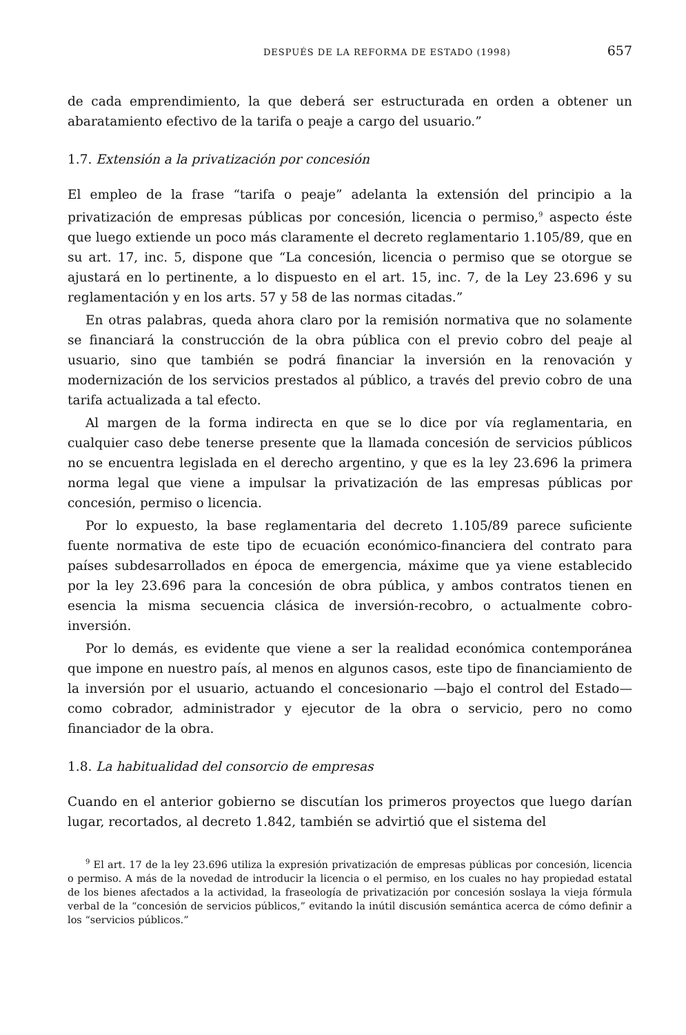DESPUÉS DE LA REFORMA DE ESTADO (1998) 657
de cada emprendimiento, la que deberá ser estructurada en orden a obtener un abaratamiento efectivo de la tarifa o peaje a cargo del usuario.”
1.7. Extensión a la privatización por concesión
El empleo de la frase “tarifa o peaje” adelanta la extensión del principio a la privatización de empresas públicas por concesión, licencia o permiso,<sup>9</sup> aspecto éste que luego extiende un poco más claramente el decreto reglamentario 1.105/89, que en su art. 17, inc. 5, dispone que “La concesión, licencia o permiso que se otorgue se ajustará en lo pertinente, a lo dispuesto en el art. 15, inc. 7, de la Ley 23.696 y su reglamentación y en los arts. 57 y 58 de las normas citadas.”
En otras palabras, queda ahora claro por la remisión normativa que no solamente se financiará la construcción de la obra pública con el previo cobro del peaje al usuario, sino que también se podrá financiar la inversión en la renovación y modernización de los servicios prestados al público, a través del previo cobro de una tarifa actualizada a tal efecto.
Al margen de la forma indirecta en que se lo dice por vía reglamentaria, en cualquier caso debe tenerse presente que la llamada concesión de servicios públicos no se encuentra legislada en el derecho argentino, y que es la ley 23.696 la primera norma legal que viene a impulsar la privatización de las empresas públicas por concesión, permiso o licencia.
Por lo expuesto, la base reglamentaria del decreto 1.105/89 parece suficiente fuente normativa de este tipo de ecuación económico-financiera del contrato para países subdesarrollados en época de emergencia, máxime que ya viene establecido por la ley 23.696 para la concesión de obra pública, y ambos contratos tienen en esencia la misma secuencia clásica de inversión-recobro, o actualmente cobro-inversión.
Por lo demás, es evidente que viene a ser la realidad económica contemporánea que impone en nuestro país, al menos en algunos casos, este tipo de financiamiento de la inversión por el usuario, actuando el concesionario —bajo el control del Estado— como cobrador, administrador y ejecutor de la obra o servicio, pero no como financiador de la obra.
1.8. La habitualidad del consorcio de empresas
Cuando en el anterior gobierno se discutían los primeros proyectos que luego darían lugar, recortados, al decreto 1.842, también se advirtió que el sistema del
<sup>9</sup> El art. 17 de la ley 23.696 utiliza la expresión privatización de empresas públicas por concesión, licencia o permiso. A más de la novedad de introducir la licencia o el permiso, en los cuales no hay propiedad estatal de los bienes afectados a la actividad, la fraseología de privatización por concesión soslaya la vieja fórmula verbal de la “concesión de servicios públicos,” evitando la inútil discusión semántica acerca de cómo definir a los “servicios públicos.”